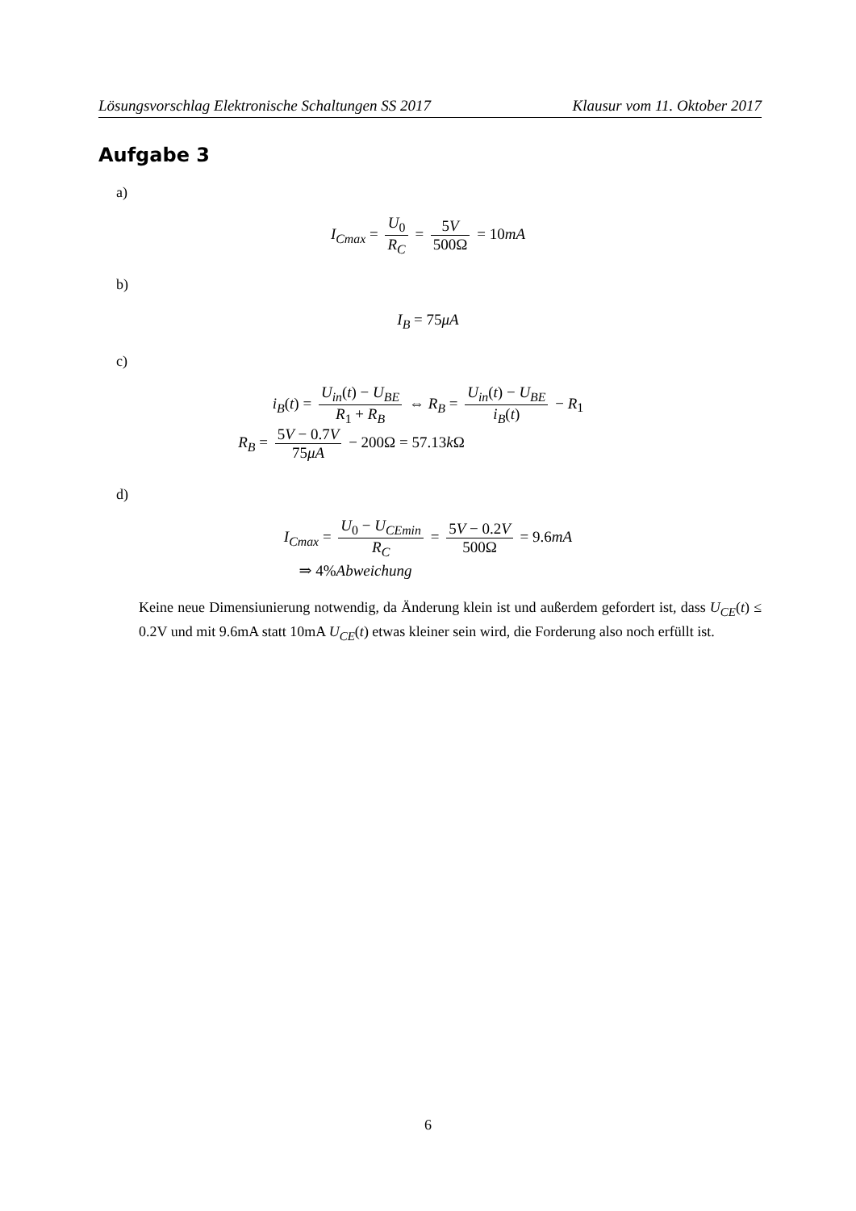Lösungsvorschlag Elektronische Schaltungen SS 2017 Klausur vom 11. Oktober 2017
Aufgabe 3
a)
I<sub>Cmax</sub> = U<sub>0</sub> R<sub>C</sub> = 5V 500Ω = 10mA
b)
I<sub>B</sub> = 75μA
c)
i<sub>B</sub>(t) = U<sub>in</sub>(t) − U<sub>BE</sub> R<sub>1</sub> + R<sub>B</sub> ⇔ R<sub>B</sub> = U<sub>in</sub>(t) − U<sub>BE</sub> i<sub>B</sub>(t) − R<sub>1</sub>
R<sub>B</sub> = 5V − 0.7V 75μA − 200Ω = 57.13k Ω
d)
I<sub>Cmax</sub> = U<sub>0</sub> − U<sub>CEmin</sub> R<sub>C</sub> = 5V − 0.2V 500Ω = 9.6mA
⇒ 4%Abweichung
Keine neue Dimensiunierung notwendig, da Änderung klein ist und außerdem gefordert ist, dass U<sub>CE</sub>(t) ≤ 0.2V und mit 9.6mA statt 10mA U<sub>CE</sub>(t) etwas kleiner sein wird, die Forderung also noch erfüllt ist.
6